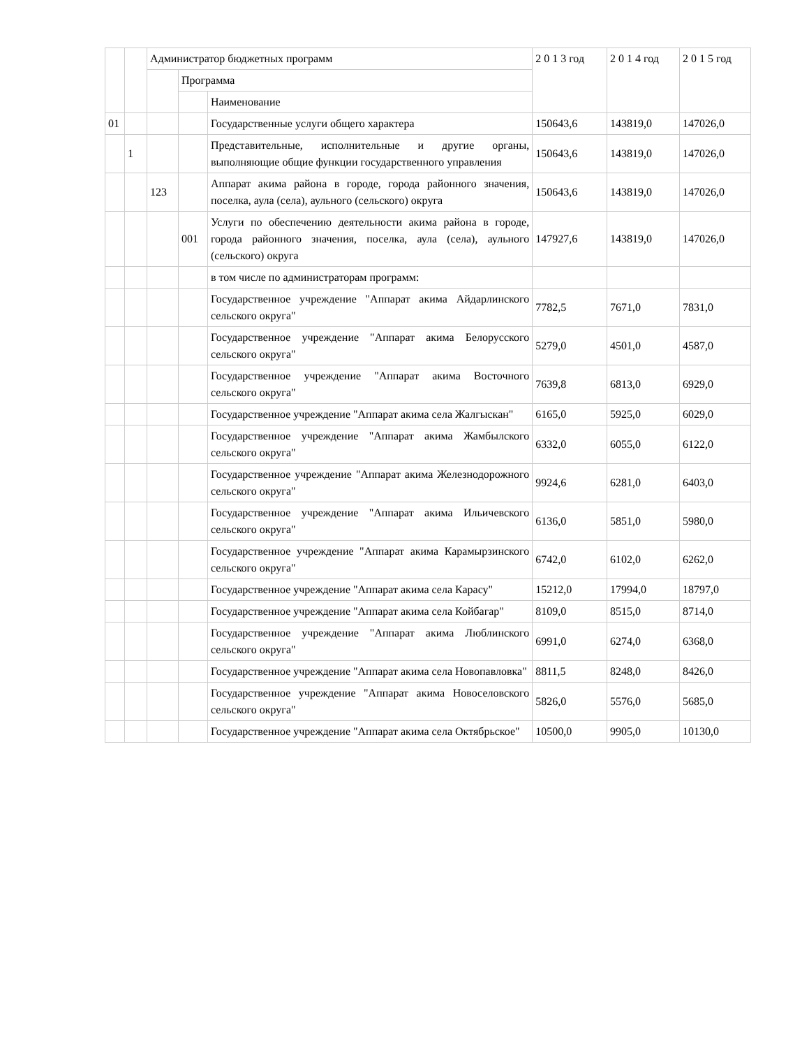| | | Администратор бюджетных программ | | | 2 0 1 3 год | 2 0 1 4 год | 2 0 1 5 год |
| | | | Программа | | | | |
| | | | | Наименование | | | |
| 01 | | | | Государственные услуги общего характера | 150643,6 | 143819,0 | 147026,0 |
| | 1 | | | Представительные, исполнительные и другие органы, выполняющие общие функции государственного управления | 150643,6 | 143819,0 | 147026,0 |
| | | 123 | | Аппарат акима района в городе, города районного значения, поселка, аула (села), аульного (сельского) округа | 150643,6 | 143819,0 | 147026,0 |
| | | | 001 | Услуги по обеспечению деятельности акима района в городе, города районного значения, поселка, аула (села), аульного (сельского) округа | 147927,6 | 143819,0 | 147026,0 |
| | | | | в том числе по администраторам программ: | | | |
| | | | | Государственное учреждение "Аппарат акима Айдарлинского сельского округа" | 7782,5 | 7671,0 | 7831,0 |
| | | | | Государственное учреждение "Аппарат акима Белорусского сельского округа" | 5279,0 | 4501,0 | 4587,0 |
| | | | | Государственное учреждение "Аппарат акима Восточного сельского округа" | 7639,8 | 6813,0 | 6929,0 |
| | | | | Государственное учреждение "Аппарат акима села Жалгыскан" | 6165,0 | 5925,0 | 6029,0 |
| | | | | Государственное учреждение "Аппарат акима Жамбылского сельского округа" | 6332,0 | 6055,0 | 6122,0 |
| | | | | Государственное учреждение "Аппарат акима Железнодорожного сельского округа" | 9924,6 | 6281,0 | 6403,0 |
| | | | | Государственное учреждение "Аппарат акима Ильичевского сельского округа" | 6136,0 | 5851,0 | 5980,0 |
| | | | | Государственное учреждение "Аппарат акима Карамырзинского сельского округа" | 6742,0 | 6102,0 | 6262,0 |
| | | | | Государственное учреждение "Аппарат акима села Карасу" | 15212,0 | 17994,0 | 18797,0 |
| | | | | Государственное учреждение "Аппарат акима села Койбагар" | 8109,0 | 8515,0 | 8714,0 |
| | | | | Государственное учреждение "Аппарат акима Люблинского сельского округа" | 6991,0 | 6274,0 | 6368,0 |
| | | | | Государственное учреждение "Аппарат акима села Новопавловка" | 8811,5 | 8248,0 | 8426,0 |
| | | | | Государственное учреждение "Аппарат акима Новоселовского сельского округа" | 5826,0 | 5576,0 | 5685,0 |
| | | | | Государственное учреждение "Аппарат акима села Октябрьское" | 10500,0 | 9905,0 | 10130,0 |